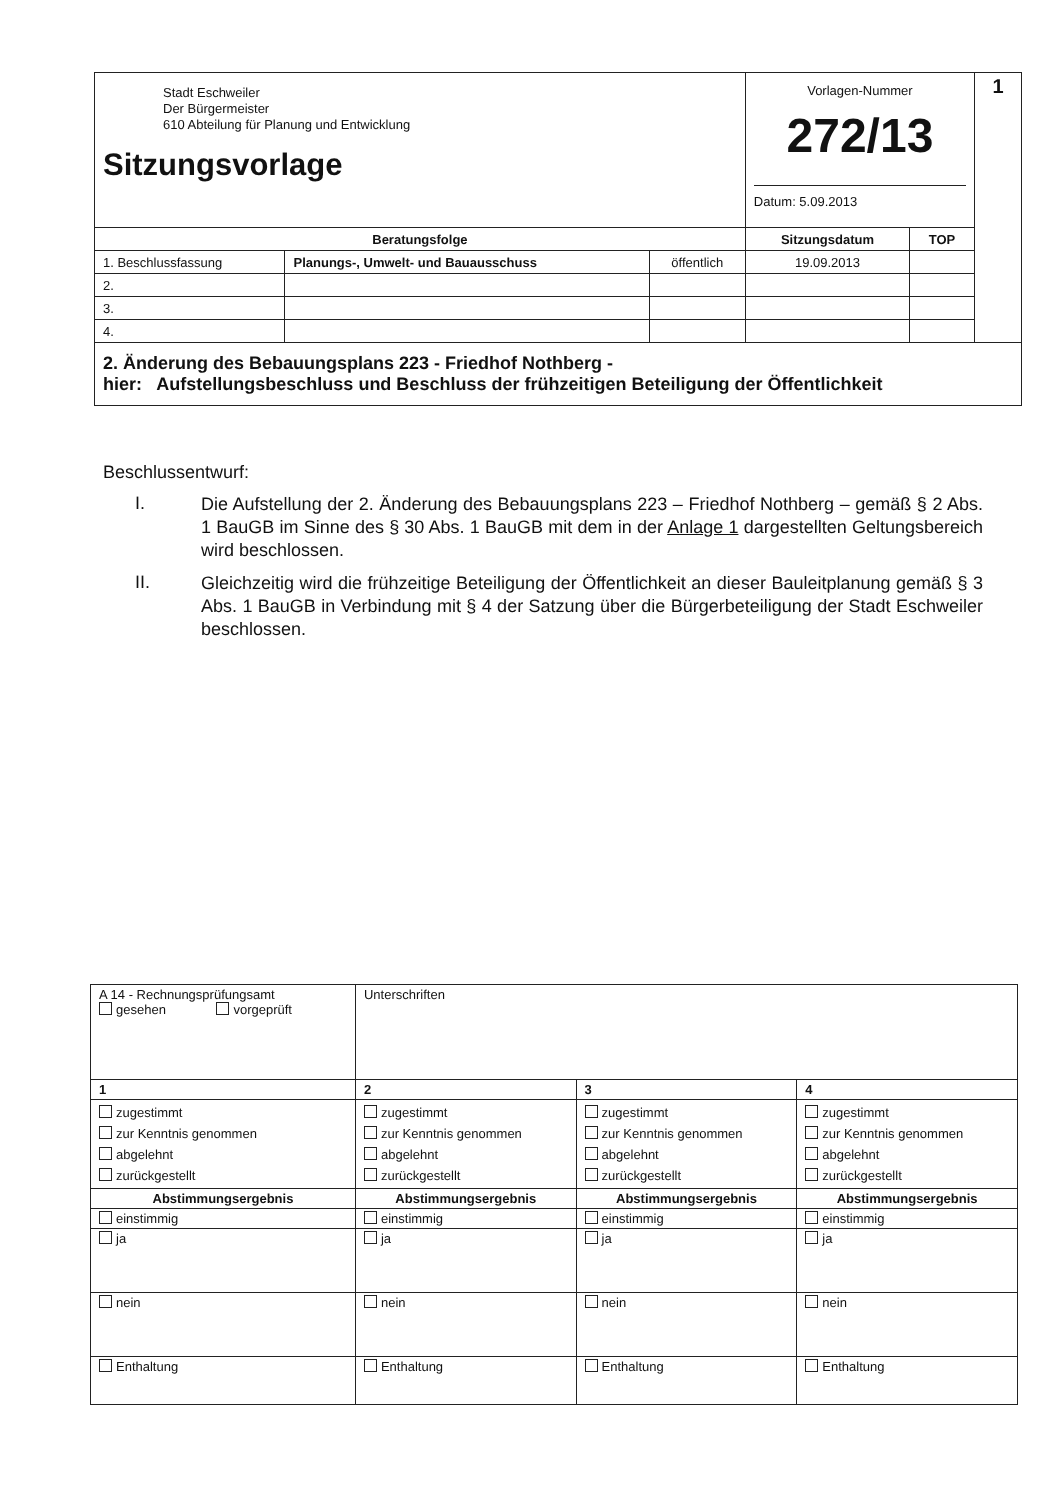| Stadt Eschweiler Der Bürgermeister 610 Abteilung für Planung und Entwicklung Sitzungsvorlage | | | Vorlagen-Nummer 272/13 Datum: 5.09.2013 | | 1 |
| Beratungsfolge | | | Sitzungsdatum | TOP | |
| 1. Beschlussfassung | Planungs-, Umwelt- und Bauausschuss | öffentlich | 19.09.2013 | | |
| 2. | | | | | |
| 3. | | | | | |
| 4. | | | | | |
| 2. Änderung des Bebauungsplans 223 - Friedhof Nothberg - hier: Aufstellungsbeschluss und Beschluss der frühzeitigen Beteiligung der Öffentlichkeit | | | | | |
Beschlussentwurf:
I. Die Aufstellung der 2. Änderung des Bebauungsplans 223 – Friedhof Nothberg – gemäß § 2 Abs. 1 BauGB im Sinne des § 30 Abs. 1 BauGB mit dem in der Anlage 1 dargestellten Geltungsbereich wird beschlossen.
II. Gleichzeitig wird die frühzeitige Beteiligung der Öffentlichkeit an dieser Bauleitplanung gemäß § 3 Abs. 1 BauGB in Verbindung mit § 4 der Satzung über die Bürgerbeteiligung der Stadt Eschweiler beschlossen.
| A 14 - Rechnungsprüfungsamt gesehen vorgeprüft | Unterschriften | | |
| 1 | 2 | 3 | 4 |
| zugestimmt zur Kenntnis genommen abgelehnt zurückgestellt | zugestimmt zur Kenntnis genommen abgelehnt zurückgestellt | zugestimmt zur Kenntnis genommen abgelehnt zurückgestellt | zugestimmt zur Kenntnis genommen abgelehnt zurückgestellt |
| Abstimmungsergebnis | Abstimmungsergebnis | Abstimmungsergebnis | Abstimmungsergebnis |
| einstimmig | einstimmig | einstimmig | einstimmig |
| ja | ja | ja | ja |
| nein | nein | nein | nein |
| Enthaltung | Enthaltung | Enthaltung | Enthaltung |